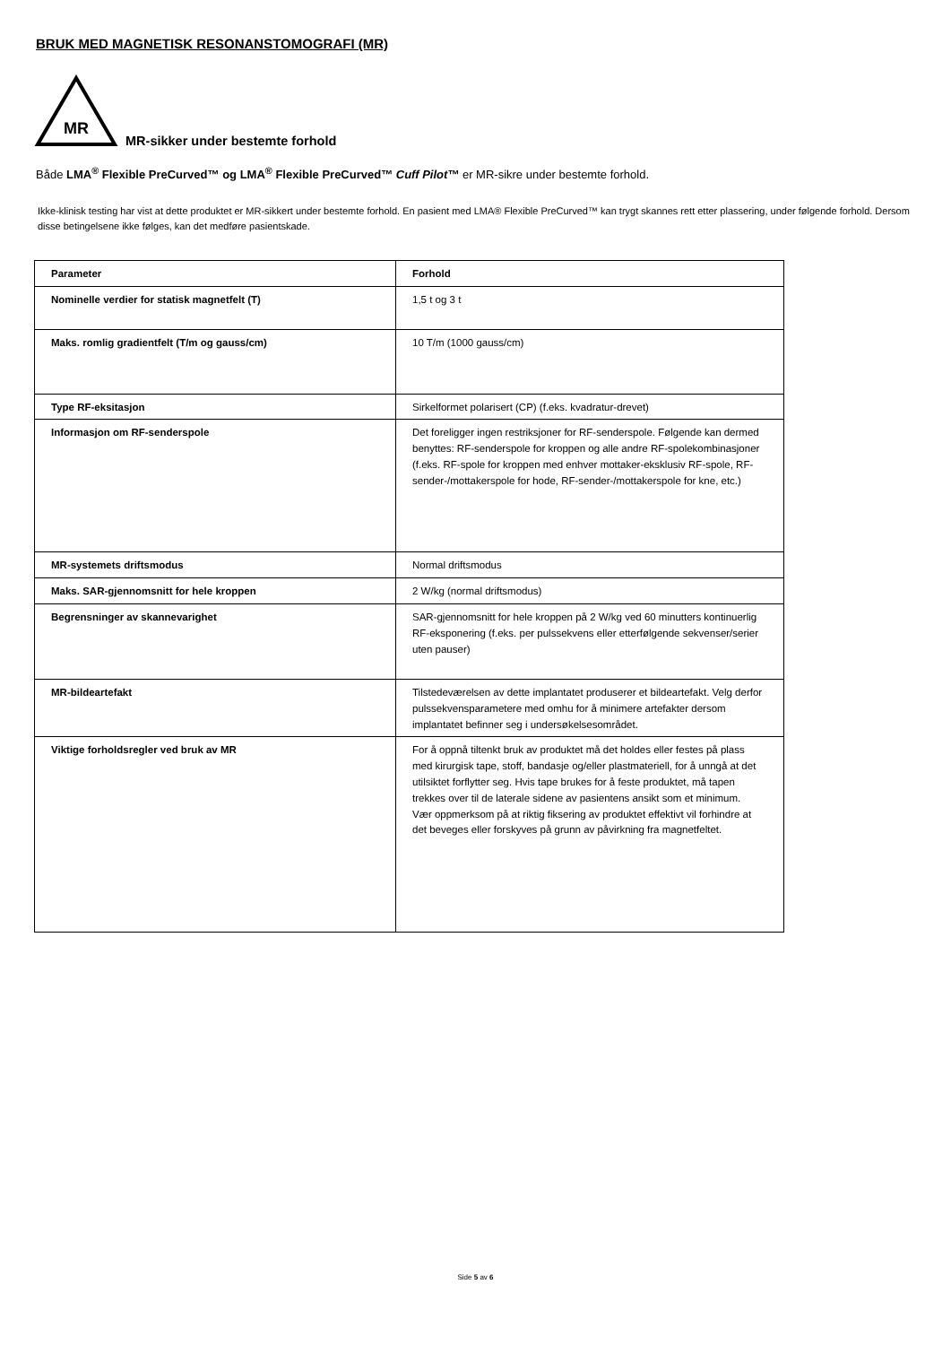BRUK MED MAGNETISK RESONANSTOMOGRAFI (MR)
MR
MR-sikker under bestemte forhold
Både LMA<sup>®</sup> Flexible PreCurved™ og LMA<sup>®</sup> Flexible PreCurved™ Cuff Pilot™ er MR-sikre under bestemte forhold.
Ikke-klinisk testing har vist at dette produktet er MR-sikkert under bestemte forhold. En pasient med LMA® Flexible PreCurved™ kan trygt skannes rett etter plassering, under følgende forhold. Dersom disse betingelsene ikke følges, kan det medføre pasientskade.
| Parameter | Forhold |
| --- | --- |
| Nominelle verdier for statisk magnetfelt (T) | 1,5 t og 3 t |
| Maks. romlig gradientfelt (T/m og gauss/cm) | 10 T/m (1000 gauss/cm) |
| Type RF-eksitasjon | Sirkelformet polarisert (CP) (f.eks. kvadratur-drevet) |
| Informasjon om RF-senderspole | Det foreligger ingen restriksjoner for RF-senderspole. Følgende kan dermed benyttes: RF-senderspole for kroppen og alle andre RF-spolekombinasjoner (f.eks. RF-spole for kroppen med enhver mottaker-eksklusiv RF-spole, RF-sender-/mottakerspole for hode, RF-sender-/mottakerspole for kne, etc.) |
| MR-systemets driftsmodus | Normal driftsmodus |
| Maks. SAR-gjennomsnitt for hele kroppen | 2 W/kg (normal driftsmodus) |
| Begrensninger av skannevarighet | SAR-gjennomsnitt for hele kroppen på 2 W/kg ved 60 minutters kontinuerlig RF-eksponering (f.eks. per pulssekvens eller etterfølgende sekvenser/serier uten pauser) |
| MR-bildeartefakt | Tilstedeværelsen av dette implantatet produserer et bildeartefakt. Velg derfor pulssekvensparametere med omhu for å minimere artefakter dersom implantatet befinner seg i undersøkelsesområdet. |
| Viktige forholdsregler ved bruk av MR | For å oppnå tiltenkt bruk av produktet må det holdes eller festes på plass med kirurgisk tape, stoff, bandasje og/eller plastmateriell, for å unngå at det utilsiktet forflytter seg. Hvis tape brukes for å feste produktet, må tapen trekkes over til de laterale sidene av pasientens ansikt som et minimum. Vær oppmerksom på at riktig fiksering av produktet effektivt vil forhindre at det beveges eller forskyves på grunn av påvirkning fra magnetfeltet. |
Side 5 av 6